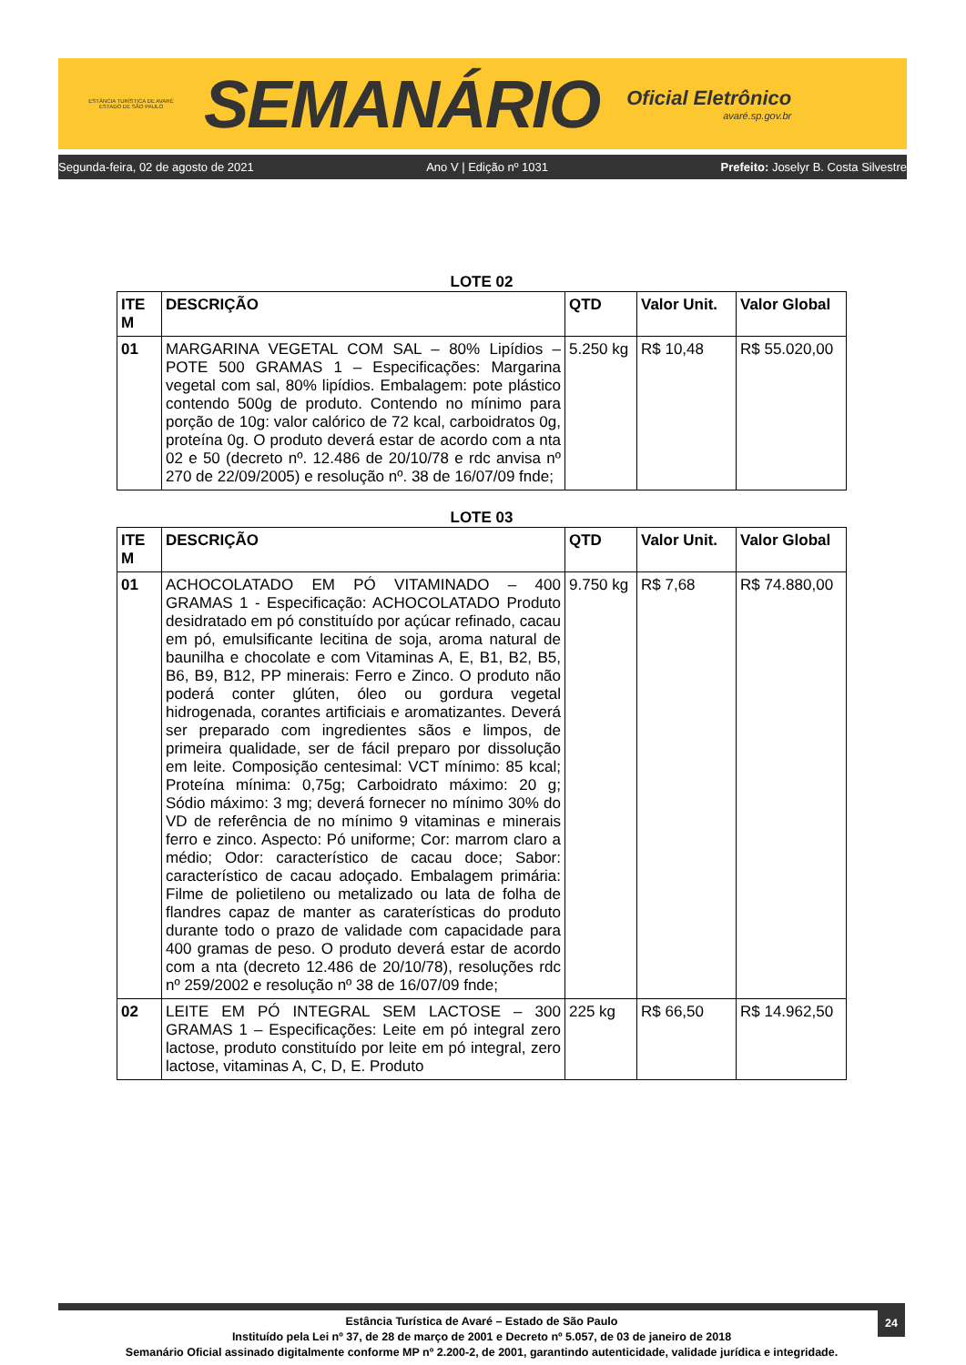ESTÂNCIA TURÍSTICA DE AVARÉ
ESTADO DE SÃO PAULO
SEMANÁRIO
Oficial Eletrônico
avaré.sp.gov.br
Segunda-feira, 02 de agosto de 2021 Ano V | Edição nº 1031 Prefeito: Joselyr B. Costa Silvestre
LOTE 02
| ITE M | DESCRIÇÃO | QTD | Valor Unit. | Valor Global |
| --- | --- | --- | --- | --- |
| 01 | MARGARINA VEGETAL COM SAL – 80% Lipídios – POTE 500 GRAMAS 1 – Especificações: Margarina vegetal com sal, 80% lipídios. Embalagem: pote plástico contendo 500g de produto. Contendo no mínimo para porção de 10g: valor calórico de 72 kcal, carboidratos 0g, proteína 0g. O produto deverá estar de acordo com a nta 02 e 50 (decreto nº. 12.486 de 20/10/78 e rdc anvisa nº 270 de 22/09/2005) e resolução nº. 38 de 16/07/09 fnde; | 5.250 kg | R$ 10,48 | R$ 55.020,00 |
LOTE 03
| ITE M | DESCRIÇÃO | QTD | Valor Unit. | Valor Global |
| --- | --- | --- | --- | --- |
| 01 | ACHOCOLATADO EM PÓ VITAMINADO – 400 GRAMAS 1 - Especificação: ACHOCOLATADO Produto desidratado em pó constituído por açúcar refinado, cacau em pó, emulsificante lecitina de soja, aroma natural de baunilha e chocolate e com Vitaminas A, E, B1, B2, B5, B6, B9, B12, PP minerais: Ferro e Zinco. O produto não poderá conter glúten, óleo ou gordura vegetal hidrogenada, corantes artificiais e aromatizantes. Deverá ser preparado com ingredientes sãos e limpos, de primeira qualidade, ser de fácil preparo por dissolução em leite. Composição centesimal: VCT mínimo: 85 kcal; Proteína mínima: 0,75g; Carboidrato máximo: 20 g; Sódio máximo: 3 mg; deverá fornecer no mínimo 30% do VD de referência de no mínimo 9 vitaminas e minerais ferro e zinco. Aspecto: Pó uniforme; Cor: marrom claro a médio; Odor: característico de cacau doce; Sabor: característico de cacau adoçado. Embalagem primária: Filme de polietileno ou metalizado ou lata de folha de flandres capaz de manter as caraterísticas do produto durante todo o prazo de validade com capacidade para 400 gramas de peso. O produto deverá estar de acordo com a nta (decreto 12.486 de 20/10/78), resoluções rdc nº 259/2002 e resolução nº 38 de 16/07/09 fnde; | 9.750 kg | R$ 7,68 | R$ 74.880,00 |
| 02 | LEITE EM PÓ INTEGRAL SEM LACTOSE – 300 GRAMAS 1 – Especificações: Leite em pó integral zero lactose, produto constituído por leite em pó integral, zero lactose, vitaminas A, C, D, E. Produto | 225 kg | R$ 66,50 | R$ 14.962,50 |
24
Estância Turística de Avaré – Estado de São Paulo
Instituído pela Lei nº 37, de 28 de março de 2001 e Decreto nº 5.057, de 03 de janeiro de 2018
Semanário Oficial assinado digitalmente conforme MP nº 2.200-2, de 2001, garantindo autenticidade, validade jurídica e integridade.